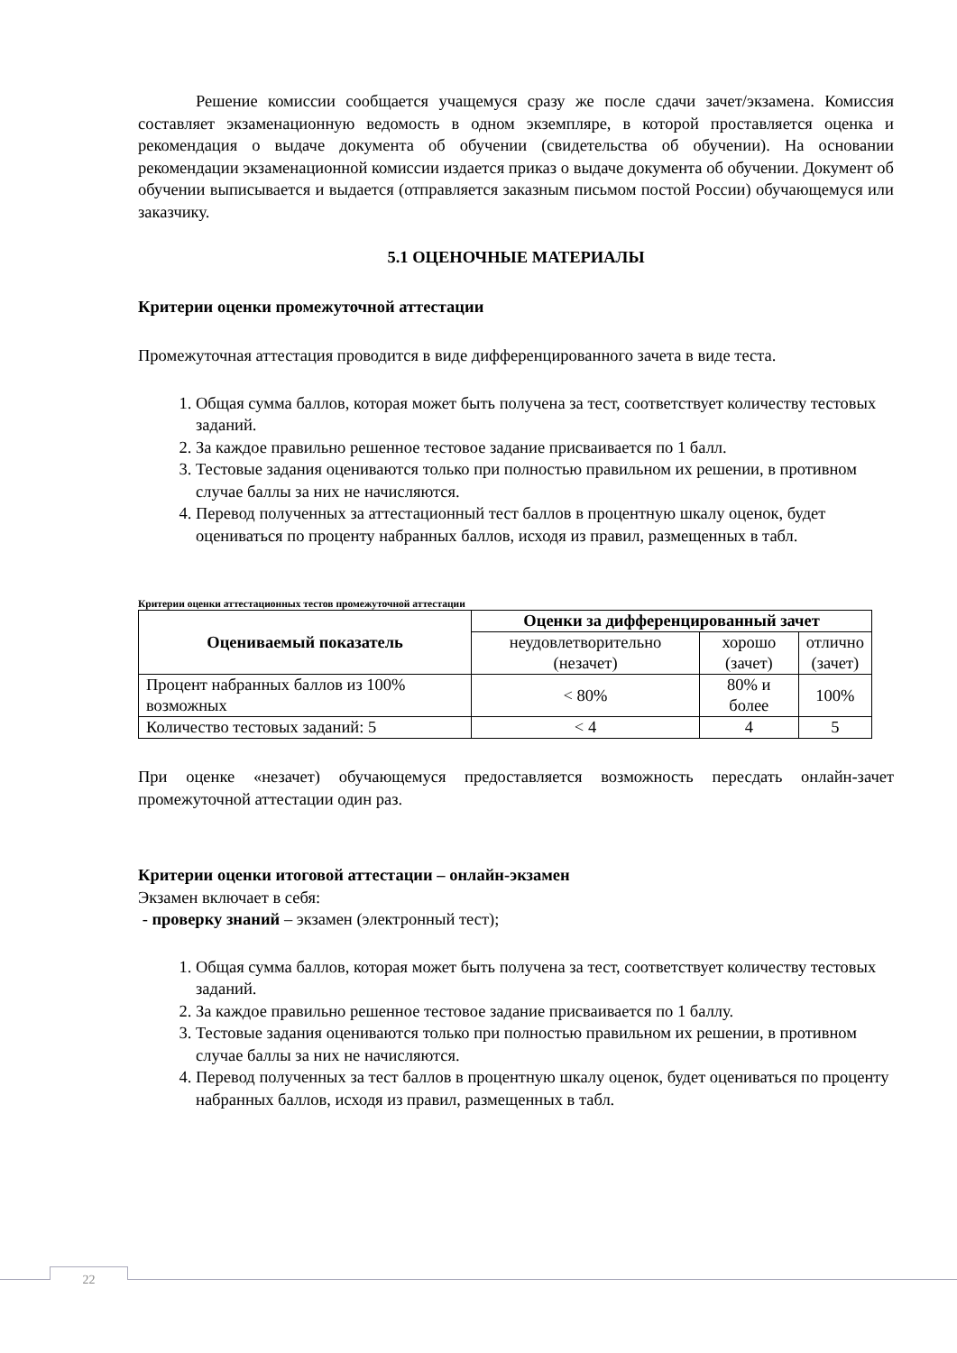Решение комиссии сообщается учащемуся сразу же после сдачи зачет/экзамена. Комиссия составляет экзаменационную ведомость в одном экземпляре, в которой проставляется оценка и рекомендация о выдаче документа об обучении (свидетельства об обучении). На основании рекомендации экзаменационной комиссии издается приказ о выдаче документа об обучении. Документ об обучении выписывается и выдается (отправляется заказным письмом постой России) обучающемуся или заказчику.
5.1 ОЦЕНОЧНЫЕ МАТЕРИАЛЫ
Критерии оценки промежуточной аттестации
Промежуточная аттестация проводится в виде дифференцированного зачета в виде теста.
1. Общая сумма баллов, которая может быть получена за тест, соответствует количеству тестовых заданий.
2. За каждое правильно решенное тестовое задание присваивается по 1 балл.
3. Тестовые задания оцениваются только при полностью правильном их решении, в противном случае баллы за них не начисляются.
4. Перевод полученных за аттестационный тест баллов в процентную шкалу оценок, будет оцениваться по проценту набранных баллов, исходя из правил, размещенных в табл.
Критерии оценки аттестационных тестов промежуточной аттестации
| Оцениваемый показатель | Оценки за дифференцированный зачет | | |
| --- | --- | --- | --- |
| | неудовлетворительно (незачет) | хорошо (зачет) | отлично (зачет) |
| Процент набранных баллов из 100% возможных | < 80% | 80% и более | 100% |
| Количество тестовых заданий: 5 | < 4 | 4 | 5 |
При оценке «незачет) обучающемуся предоставляется возможность пересдать онлайн-зачет промежуточной аттестации один раз.
Критерии оценки итоговой аттестации – онлайн-экзамен
Экзамен включает в себя:
- проверку знаний – экзамен (электронный тест);
1. Общая сумма баллов, которая может быть получена за тест, соответствует количеству тестовых заданий.
2. За каждое правильно решенное тестовое задание присваивается по 1 баллу.
3. Тестовые задания оцениваются только при полностью правильном их решении, в противном случае баллы за них не начисляются.
4. Перевод полученных за тест баллов в процентную шкалу оценок, будет оцениваться по проценту набранных баллов, исходя из правил, размещенных в табл.
22